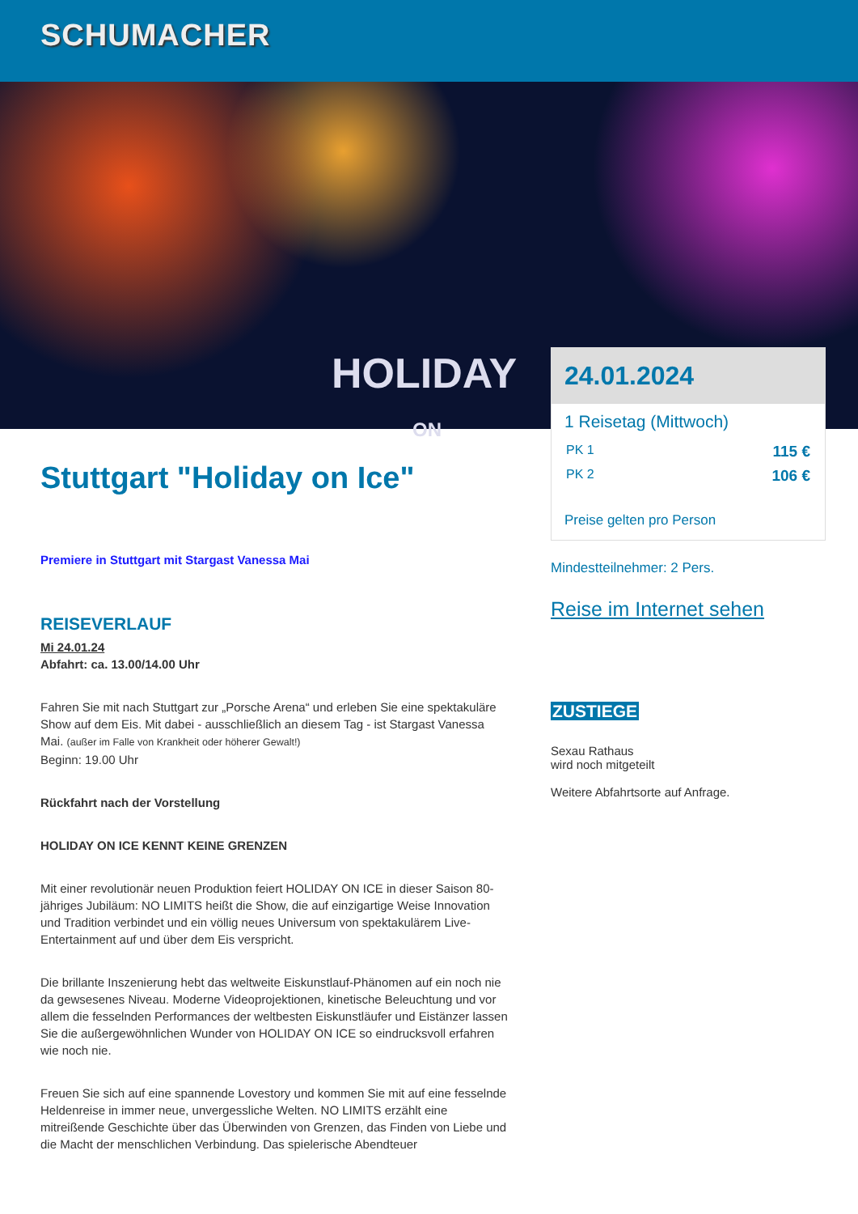SCHUMACHER
HOLIDAY
ON
Stuttgart "Holiday on Ice"
Premiere in Stuttgart mit Stargast Vanessa Mai
REISEVERLAUF
Mi 24.01.24
Abfahrt: ca. 13.00/14.00 Uhr
Fahren Sie mit nach Stuttgart zur „Porsche Arena“ und erleben Sie eine spektakuläre Show auf dem Eis. Mit dabei - ausschließlich an diesem Tag - ist Stargast Vanessa Mai. (außer im Falle von Krankheit oder höherer Gewalt!)
Beginn: 19.00 Uhr
Rückfahrt nach der Vorstellung
HOLIDAY ON ICE KENNT KEINE GRENZEN
Mit einer revolutionär neuen Produktion feiert HOLIDAY ON ICE in dieser Saison 80-jähriges Jubiläum: NO LIMITS heißt die Show, die auf einzigartige Weise Innovation und Tradition verbindet und ein völlig neues Universum von spektakulärem Live-Entertainment auf und über dem Eis verspricht.
Die brillante Inszenierung hebt das weltweite Eiskunstlauf-Phänomen auf ein noch nie da gewsesenes Niveau. Moderne Videoprojektionen, kinetische Beleuchtung und vor allem die fesselnden Performances der weltbesten Eiskunstläufer und Eistänzer lassen Sie die außergewöhnlichen Wunder von HOLIDAY ON ICE so eindrucksvoll erfahren wie noch nie.
Freuen Sie sich auf eine spannende Lovestory und kommen Sie mit auf eine fesselnde Heldenreise in immer neue, unvergessliche Welten. NO LIMITS erzählt eine mitreißende Geschichte über das Überwinden von Grenzen, das Finden von Liebe und die Macht der menschlichen Verbindung. Das spielerische Abendteuer
24.01.2024
1 Reisetag (Mittwoch)
PK 1 115 €
PK 2 106 €
Preise gelten pro Person
Mindestteilnehmer: 2 Pers.
Reise im Internet sehen
ZUSTIEGE
Sexau Rathaus
wird noch mitgeteilt
Weitere Abfahrtsorte auf Anfrage.